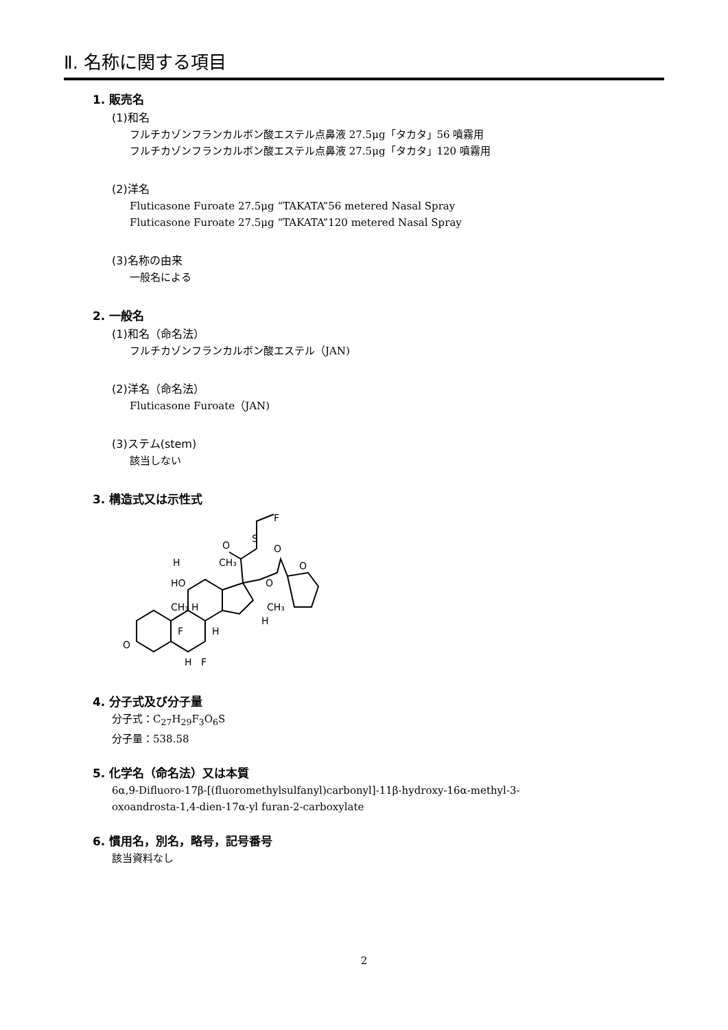Ⅱ. 名称に関する項目
1. 販売名
(1)和名
フルチカゾンフランカルボン酸エステル点鼻液 27.5μg「タカタ」56 噴霧用
フルチカゾンフランカルボン酸エステル点鼻液 27.5μg「タカタ」120 噴霧用
(2)洋名
Fluticasone Furoate 27.5μg “TAKATA”56 metered Nasal Spray
Fluticasone Furoate 27.5μg “TAKATA”120 metered Nasal Spray
(3)名称の由来
一般名による
2. 一般名
(1)和名（命名法）
フルチカゾンフランカルボン酸エステル（JAN)
(2)洋名（命名法）
Fluticasone Furoate（JAN)
(3)ステム(stem)
該当しない
3. 構造式又は示性式
O
H
HO
CH₃
H
H
F
F
H
CH₃
O
S
F
O
O
O
CH₃
H
4. 分子式及び分子量
分子式：C<sub>27</sub>H<sub>29</sub>F<sub>3</sub>O<sub>6</sub>S
分子量：538.58
5. 化学名（命名法）又は本質
6α,9-Difluoro-17β-[(fluoromethylsulfanyl)carbonyl]-11β-hydroxy-16α-methyl-3-
oxoandrosta-1,4-dien-17α-yl furan-2-carboxylate
6. 慣用名，別名，略号，記号番号
該当資料なし
2